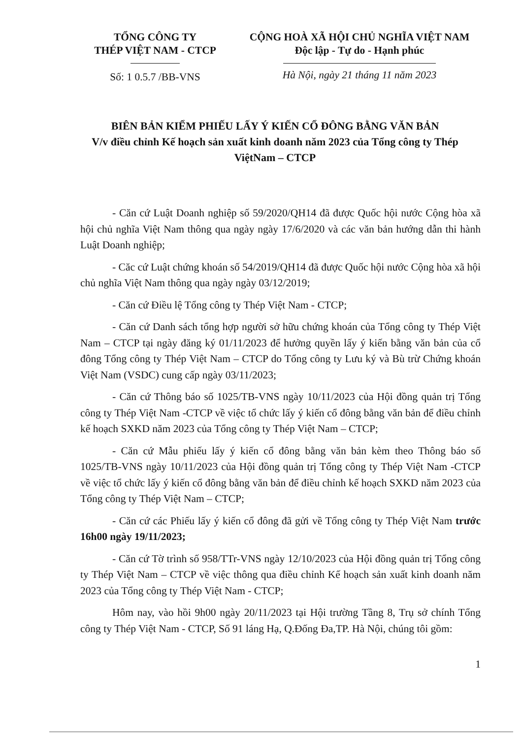TỔNG CÔNG TY
THÉP VIỆT NAM - CTCP
Số: 1 0.5.7 /BB-VNS
CỘNG HOÀ XÃ HỘI CHỦ NGHĨA VIỆT NAM
Độc lập - Tự do - Hạnh phúc
Hà Nội, ngày 21 tháng 11 năm 2023
BIÊN BẢN KIỂM PHIẾU LẤY Ý KIẾN CỔ ĐÔNG BẰNG VĂN BẢN
V/v điều chỉnh Kế hoạch sản xuất kinh doanh năm 2023 của Tổng công ty Thép ViệtNam – CTCP
- Căn cứ Luật Doanh nghiệp số 59/2020/QH14 đã được Quốc hội nước Cộng hòa xã hội chủ nghĩa Việt Nam thông qua ngày ngày 17/6/2020 và các văn bản hướng dẫn thi hành Luật Doanh nghiệp;
- Căc cứ Luật chứng khoán số 54/2019/QH14 đã được Quốc hội nước Cộng hòa xã hội chủ nghĩa Việt Nam thông qua ngày ngày 03/12/2019;
- Căn cứ Điều lệ Tổng công ty Thép Việt Nam - CTCP;
- Căn cứ Danh sách tổng hợp người sở hữu chứng khoán của Tổng công ty Thép Việt Nam – CTCP tại ngày đăng ký 01/11/2023 để hưởng quyền lấy ý kiến bằng văn bản của cổ đông Tổng công ty Thép Việt Nam – CTCP do Tổng công ty Lưu ký và Bù trừ Chứng khoán Việt Nam (VSDC) cung cấp ngày 03/11/2023;
- Căn cứ Thông báo số 1025/TB-VNS ngày 10/11/2023 của Hội đồng quản trị Tổng công ty Thép Việt Nam -CTCP về việc tổ chức lấy ý kiến cổ đông bằng văn bản để điều chỉnh kế hoạch SXKD năm 2023 của Tổng công ty Thép Việt Nam – CTCP;
- Căn cứ Mẫu phiếu lấy ý kiến cổ đông bằng văn bản kèm theo Thông báo số 1025/TB-VNS ngày 10/11/2023 của Hội đồng quản trị Tổng công ty Thép Việt Nam -CTCP về việc tổ chức lấy ý kiến cổ đông bằng văn bản để điều chỉnh kế hoạch SXKD năm 2023 của Tổng công ty Thép Việt Nam – CTCP;
- Căn cứ các Phiếu lấy ý kiến cổ đông đã gửi về Tổng công ty Thép Việt Nam trước 16h00 ngày 19/11/2023;
- Căn cứ Tờ trình số 958/TTr-VNS ngày 12/10/2023 của Hội đồng quản trị Tổng công ty Thép Việt Nam – CTCP về việc thông qua điều chỉnh Kế hoạch sản xuất kinh doanh năm 2023 của Tổng công ty Thép Việt Nam - CTCP;
Hôm nay, vào hồi 9h00 ngày 20/11/2023 tại Hội trường Tầng 8, Trụ sở chính Tổng công ty Thép Việt Nam - CTCP, Số 91 láng Hạ, Q.Đống Đa,TP. Hà Nội, chúng tôi gồm:
1